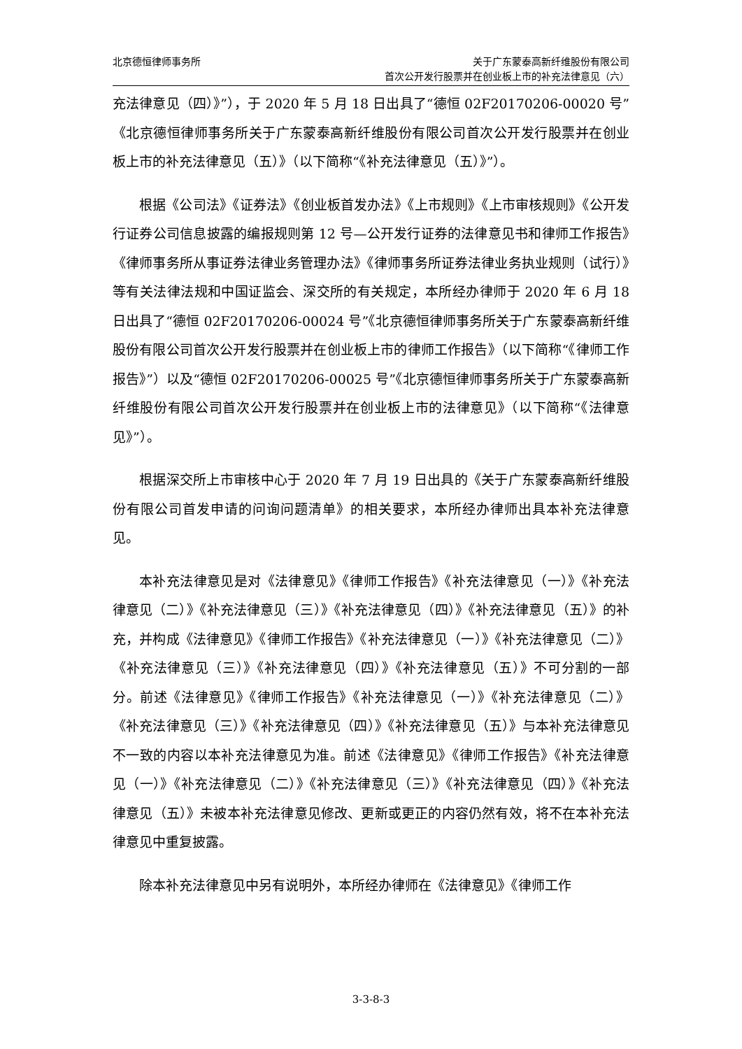北京德恒律师事务所 关于广东蒙泰高新纤维股份有限公司
首次公开发行股票并在创业板上市的补充法律意见（六）
充法律意见（四）》”），于 2020 年 5 月 18 日出具了“德恒 02F20170206-00020 号”《北京德恒律师事务所关于广东蒙泰高新纤维股份有限公司首次公开发行股票并在创业板上市的补充法律意见（五）》（以下简称“《补充法律意见（五）》”）。
根据《公司法》《证券法》《创业板首发办法》《上市规则》《上市审核规则》《公开发行证券公司信息披露的编报规则第 12 号—公开发行证券的法律意见书和律师工作报告》《律师事务所从事证券法律业务管理办法》《律师事务所证券法律业务执业规则（试行）》等有关法律法规和中国证监会、深交所的有关规定，本所经办律师于 2020 年 6 月 18 日出具了“德恒 02F20170206-00024 号”《北京德恒律师事务所关于广东蒙泰高新纤维股份有限公司首次公开发行股票并在创业板上市的律师工作报告》（以下简称“《律师工作报告》”）以及“德恒 02F20170206-00025 号”《北京德恒律师事务所关于广东蒙泰高新纤维股份有限公司首次公开发行股票并在创业板上市的法律意见》（以下简称“《法律意见》”）。
根据深交所上市审核中心于 2020 年 7 月 19 日出具的《关于广东蒙泰高新纤维股份有限公司首发申请的问询问题清单》的相关要求，本所经办律师出具本补充法律意见。
本补充法律意见是对《法律意见》《律师工作报告》《补充法律意见（一）》《补充法律意见（二）》《补充法律意见（三）》《补充法律意见（四）》《补充法律意见（五）》的补充，并构成《法律意见》《律师工作报告》《补充法律意见（一）》《补充法律意见（二）》《补充法律意见（三）》《补充法律意见（四）》《补充法律意见（五）》不可分割的一部分。前述《法律意见》《律师工作报告》《补充法律意见（一）》《补充法律意见（二）》《补充法律意见（三）》《补充法律意见（四）》《补充法律意见（五）》与本补充法律意见不一致的内容以本补充法律意见为准。前述《法律意见》《律师工作报告》《补充法律意见（一）》《补充法律意见（二）》《补充法律意见（三）》《补充法律意见（四）》《补充法律意见（五）》未被本补充法律意见修改、更新或更正的内容仍然有效，将不在本补充法律意见中重复披露。
除本补充法律意见中另有说明外，本所经办律师在《法律意见》《律师工作
3-3-8-3